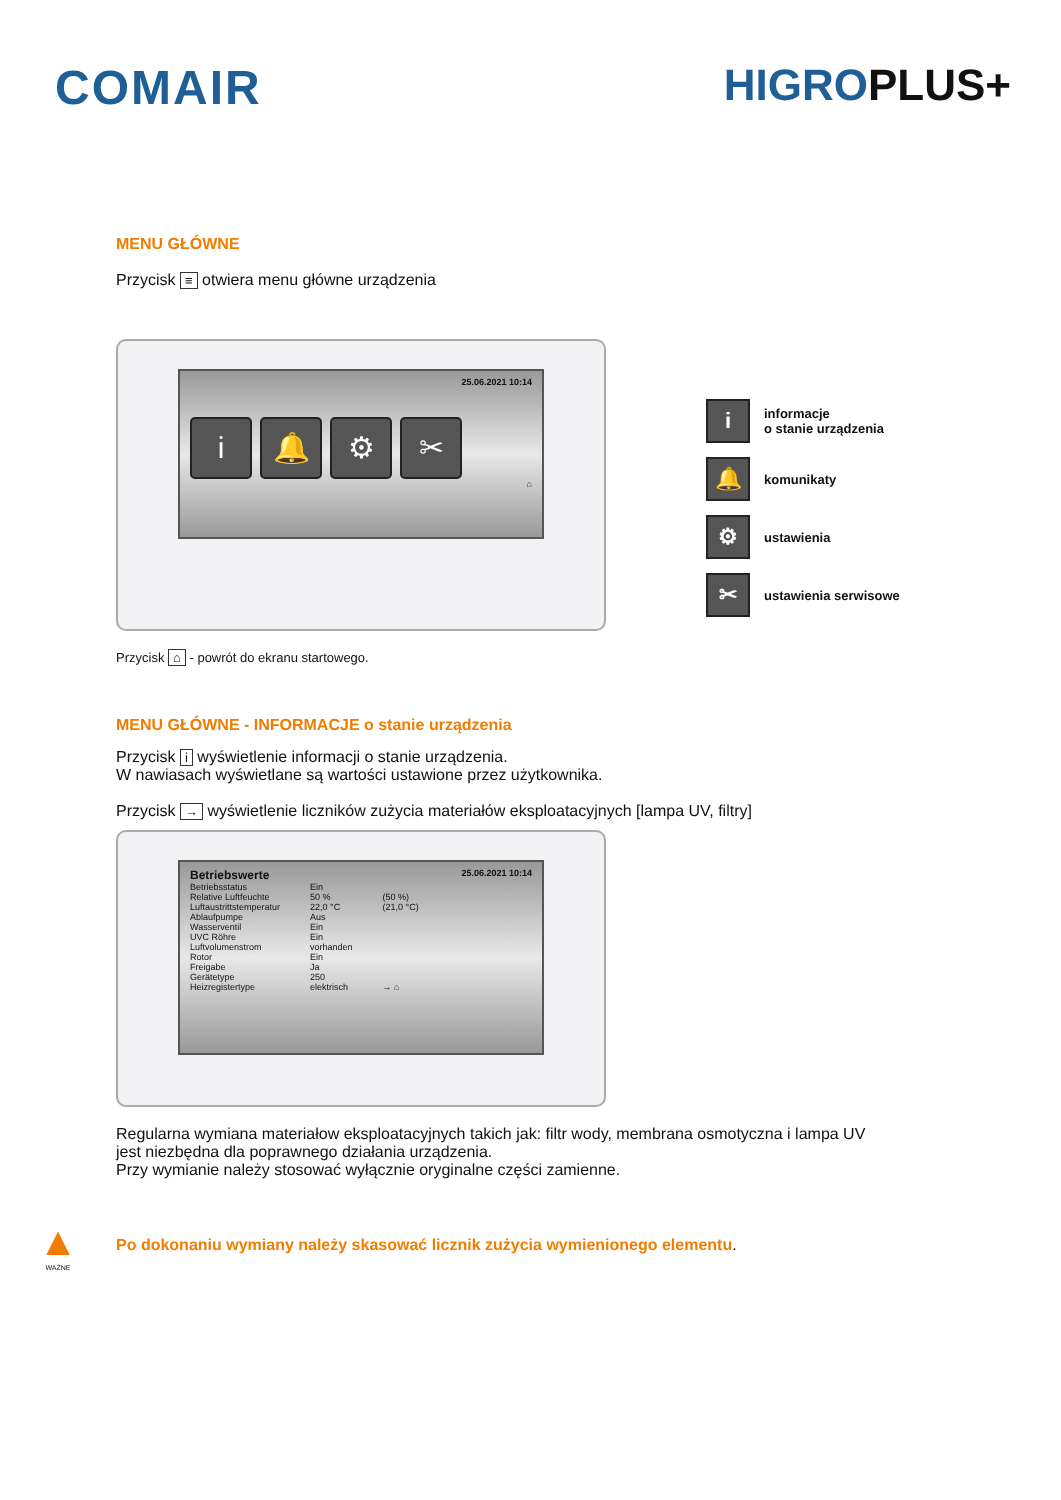COMAIR HIGROPLUS+
MENU GŁÓWNE
Przycisk ≡ otwiera menu główne urządzenia
25.06.2021 10:14
i 🔔 ⚙ ✂
⌂
iinformacje
o stanie urządzenia
🔔 komunikaty
⚙ ustawienia
✂ ustawienia serwisowe
Przycisk ⌂ - powrót do ekranu startowego.
MENU GŁÓWNE - INFORMACJE o stanie urządzenia
Przycisk i wyświetlenie informacji o stanie urządzenia.
W nawiasach wyświetlane są wartości ustawione przez użytkownika.
Przycisk → wyświetlenie liczników zużycia materiałów eksploatacyjnych [lampa UV, filtry]
Betriebswerte 25.06.2021 10:14
| Betriebsstatus | Ein | |
| Relative Luftfeuchte | 50 % | (50 %) |
| Luftaustrittstemperatur | 22,0 °C | (21,0 °C) |
| Ablaufpumpe | Aus | |
| Wasserventil | Ein | |
| UVC Röhre | Ein | |
| Luftvolumenstrom | vorhanden | |
| Rotor | Ein | |
| Freigabe | Ja | |
| Gerätetype | 250 | |
| Heizregistertype | elektrisch | → ⌂ |
Regularna wymiana materiałow eksploatacyjnych takich jak: filtr wody, membrana osmotyczna i lampa UV
jest niezbędna dla poprawnego działania urządzenia.
Przy wymianie należy stosować wyłącznie oryginalne części zamienne.
▲
WAŻNE
Po dokonaniu wymiany należy skasować licznik zużycia wymienionego elementu.